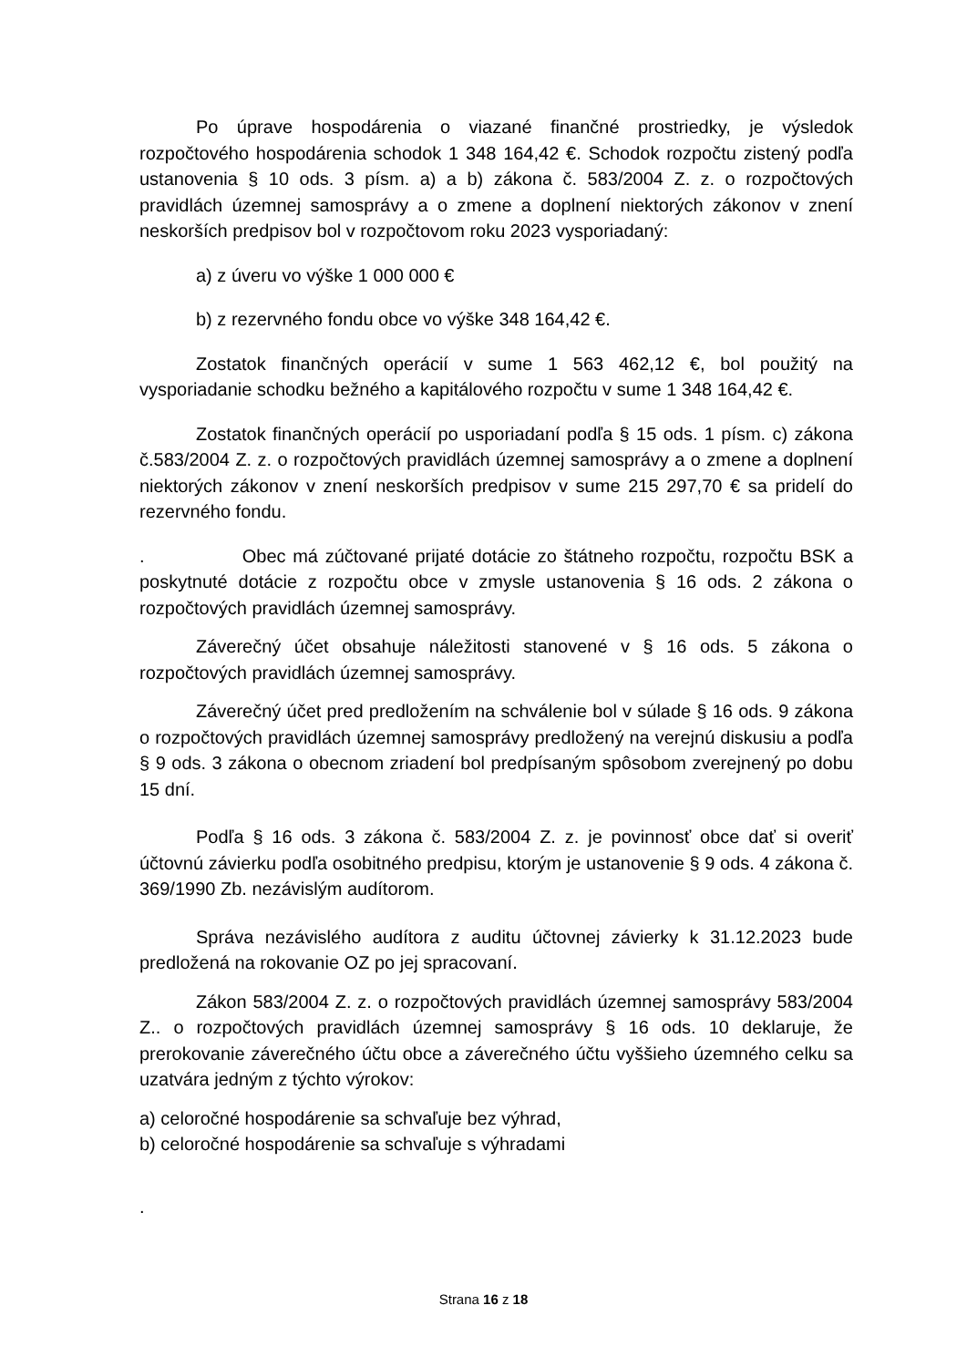Po úprave hospodárenia o viazané finančné prostriedky, je výsledok rozpočtového hospodárenia schodok 1 348 164,42 €. Schodok rozpočtu zistený podľa ustanovenia § 10 ods. 3 písm. a) a b) zákona č. 583/2004 Z. z. o rozpočtových pravidlách územnej samosprávy a o zmene a doplnení niektorých zákonov v znení neskorších predpisov bol v rozpočtovom roku 2023 vysporiadaný:
a) z úveru vo výške 1 000 000 €
b) z rezervného fondu obce vo výške 348 164,42 €.
Zostatok finančných operácií v sume 1 563 462,12 €, bol použitý na vysporiadanie schodku bežného a kapitálového rozpočtu v sume 1 348 164,42 €.
Zostatok finančných operácií po usporiadaní podľa § 15 ods. 1 písm. c) zákona č.583/2004 Z. z. o rozpočtových pravidlách územnej samosprávy a o zmene a doplnení niektorých zákonov v znení neskorších predpisov v sume 215 297,70 € sa pridelí do rezervného fondu.
. Obec má zúčtované prijaté dotácie zo štátneho rozpočtu, rozpočtu BSK a poskytnuté dotácie z rozpočtu obce v zmysle ustanovenia § 16 ods. 2 zákona o rozpočtových pravidlách územnej samosprávy.
Záverečný účet obsahuje náležitosti stanovené v § 16 ods. 5 zákona o rozpočtových pravidlách územnej samosprávy.
Záverečný účet pred predložením na schválenie bol v súlade § 16 ods. 9 zákona o rozpočtových pravidlách územnej samosprávy predložený na verejnú diskusiu a podľa § 9 ods. 3 zákona o obecnom zriadení bol predpísaným spôsobom zverejnený po dobu 15 dní.
Podľa § 16 ods. 3 zákona č. 583/2004 Z. z. je povinnosť obce dať si overiť účtovnú závierku podľa osobitného predpisu, ktorým je ustanovenie § 9 ods. 4 zákona č. 369/1990 Zb. nezávislým audítorom.
Správa nezávislého audítora z auditu účtovnej závierky k 31.12.2023 bude predložená na rokovanie OZ po jej spracovaní.
Zákon 583/2004 Z. z. o rozpočtových pravidlách územnej samosprávy 583/2004 Z.. o rozpočtových pravidlách územnej samosprávy § 16 ods. 10 deklaruje, že prerokovanie záverečného účtu obce a záverečného účtu vyššieho územného celku sa uzatvára jedným z týchto výrokov:
a) celoročné hospodárenie sa schvaľuje bez výhrad,
b) celoročné hospodárenie sa schvaľuje s výhradami
.
Strana 16 z 18